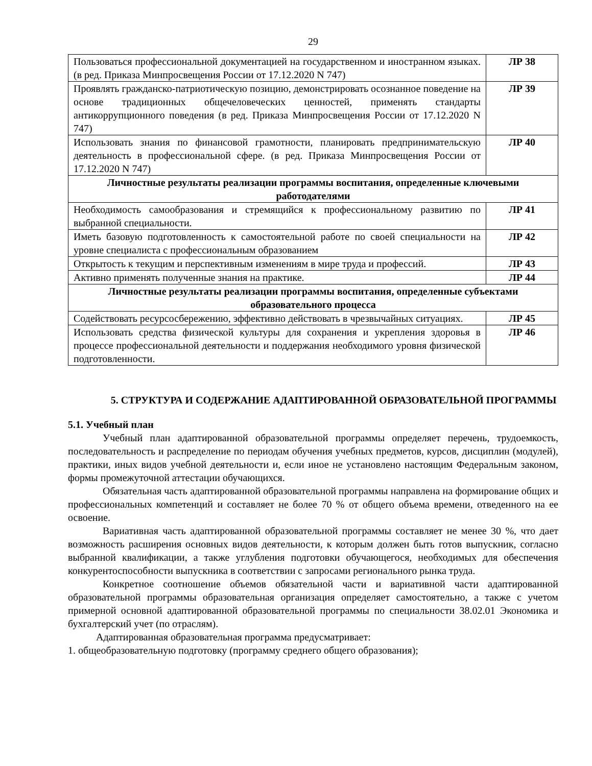29
| Пользоваться профессиональной документацией на государственном и иностранном языках. (в ред. Приказа Минпросвещения России от 17.12.2020 N 747) | ЛР 38 |
| Проявлять гражданско-патриотическую позицию, демонстрировать осознанное поведение на основе традиционных общечеловеческих ценностей, применять стандарты антикоррупционного поведения (в ред. Приказа Минпросвещения России от 17.12.2020 N 747) | ЛР 39 |
| Использовать знания по финансовой грамотности, планировать предпринимательскую деятельность в профессиональной сфере. (в ред. Приказа Минпросвещения России от 17.12.2020 N 747) | ЛР 40 |
| Личностные результаты реализации программы воспитания, определенные ключевыми работодателями | |
| Необходимость самообразования и стремящийся к профессиональному развитию по выбранной специальности. | ЛР 41 |
| Иметь базовую подготовленность к самостоятельной работе по своей специальности на уровне специалиста с профессиональным образованием | ЛР 42 |
| Открытость к текущим и перспективным изменениям в мире труда и профессий. | ЛР 43 |
| Активно применять полученные знания на практике. | ЛР 44 |
| Личностные результаты реализации программы воспитания, определенные субъектами образовательного процесса | |
| Содействовать ресурсосбережению, эффективно действовать в чрезвычайных ситуациях. | ЛР 45 |
| Использовать средства физической культуры для сохранения и укрепления здоровья в процессе профессиональной деятельности и поддержания необходимого уровня физической подготовленности. | ЛР 46 |
5. СТРУКТУРА И СОДЕРЖАНИЕ АДАПТИРОВАННОЙ ОБРАЗОВАТЕЛЬНОЙ ПРОГРАММЫ
5.1. Учебный план
Учебный план адаптированной образовательной программы определяет перечень, трудоемкость, последовательность и распределение по периодам обучения учебных предметов, курсов, дисциплин (модулей), практики, иных видов учебной деятельности и, если иное не установлено настоящим Федеральным законом, формы промежуточной аттестации обучающихся.
Обязательная часть адаптированной образовательной программы направлена на формирование общих и профессиональных компетенций и составляет не более 70 % от общего объема времени, отведенного на ее освоение.
Вариативная часть адаптированной образовательной программы составляет не менее 30 %, что дает возможность расширения основных видов деятельности, к которым должен быть готов выпускник, согласно выбранной квалификации, а также углубления подготовки обучающегося, необходимых для обеспечения конкурентоспособности выпускника в соответствии с запросами регионального рынка труда.
Конкретное соотношение объемов обязательной части и вариативной части адаптированной образовательной программы образовательная организация определяет самостоятельно, а также с учетом примерной основной адаптированной образовательной программы по специальности 38.02.01 Экономика и бухгалтерский учет (по отраслям).
Адаптированная образовательная программа предусматривает:
1. общеобразовательную подготовку (программу среднего общего образования);